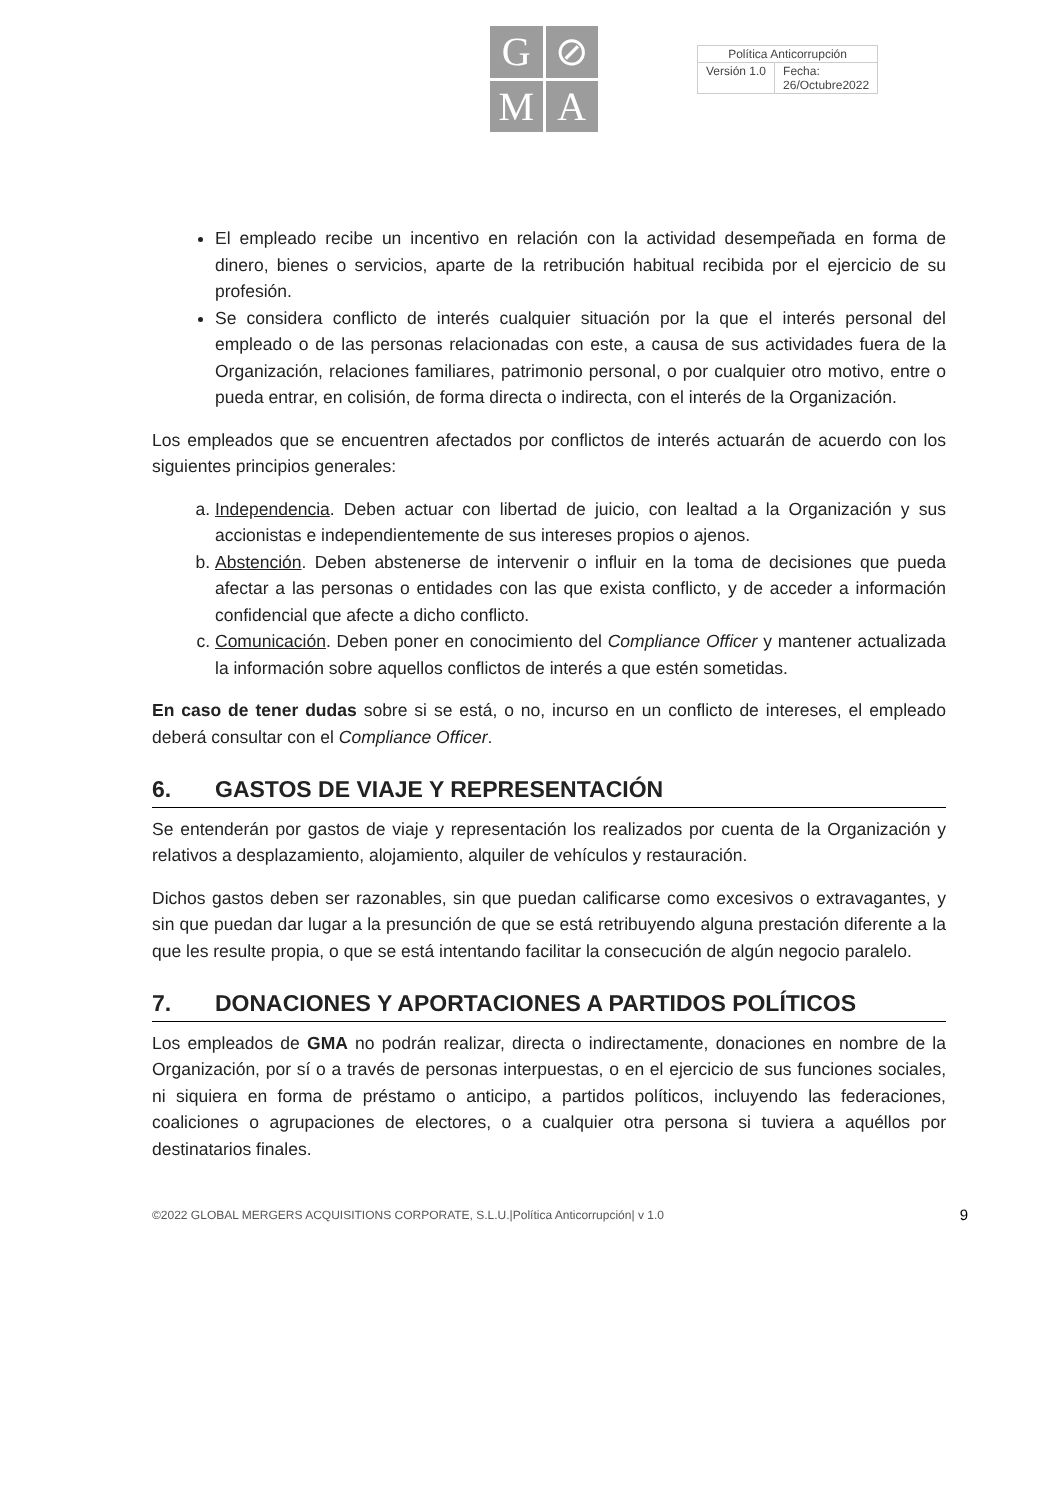G
⊘
M
A
| Política Anticorrupción | |
| Versión 1.0 | Fecha: 26/Octubre2022 |
El empleado recibe un incentivo en relación con la actividad desempeñada en forma de dinero, bienes o servicios, aparte de la retribución habitual recibida por el ejercicio de su profesión.
Se considera conflicto de interés cualquier situación por la que el interés personal del empleado o de las personas relacionadas con este, a causa de sus actividades fuera de la Organización, relaciones familiares, patrimonio personal, o por cualquier otro motivo, entre o pueda entrar, en colisión, de forma directa o indirecta, con el interés de la Organización.
Los empleados que se encuentren afectados por conflictos de interés actuarán de acuerdo con los siguientes principios generales:
a. Independencia. Deben actuar con libertad de juicio, con lealtad a la Organización y sus accionistas e independientemente de sus intereses propios o ajenos.
b. Abstención. Deben abstenerse de intervenir o influir en la toma de decisiones que pueda afectar a las personas o entidades con las que exista conflicto, y de acceder a información confidencial que afecte a dicho conflicto.
c. Comunicación. Deben poner en conocimiento del Compliance Officer y mantener actualizada la información sobre aquellos conflictos de interés a que estén sometidas.
En caso de tener dudas sobre si se está, o no, incurso en un conflicto de intereses, el empleado deberá consultar con el Compliance Officer.
6. GASTOS DE VIAJE Y REPRESENTACIÓN
Se entenderán por gastos de viaje y representación los realizados por cuenta de la Organización y relativos a desplazamiento, alojamiento, alquiler de vehículos y restauración.
Dichos gastos deben ser razonables, sin que puedan calificarse como excesivos o extravagantes, y sin que puedan dar lugar a la presunción de que se está retribuyendo alguna prestación diferente a la que les resulte propia, o que se está intentando facilitar la consecución de algún negocio paralelo.
7. DONACIONES Y APORTACIONES A PARTIDOS POLÍTICOS
Los empleados de GMA no podrán realizar, directa o indirectamente, donaciones en nombre de la Organización, por sí o a través de personas interpuestas, o en el ejercicio de sus funciones sociales, ni siquiera en forma de préstamo o anticipo, a partidos políticos, incluyendo las federaciones, coaliciones o agrupaciones de electores, o a cualquier otra persona si tuviera a aquéllos por destinatarios finales.
©2022 GLOBAL MERGERS ACQUISITIONS CORPORATE, S.L.U.|Política Anticorrupción| v 1.0 9